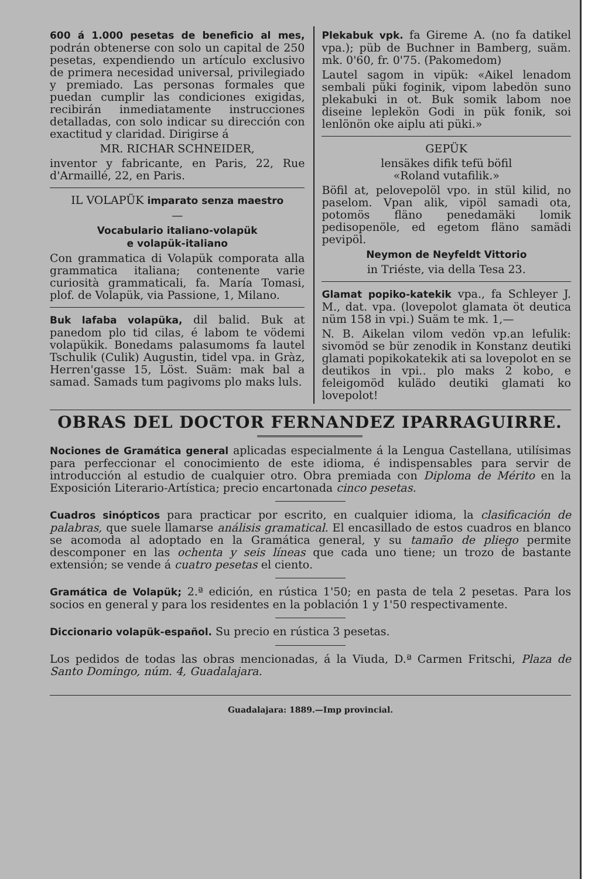600 á 1.000 pesetas de beneficio al mes, podrán obtenerse con solo un capital de 250 pesetas, expendiendo un artículo exclusivo de primera necesidad universal, privilegiado y premiado. Las personas formales que puedan cumplir las condiciones exigidas, recibirán inmediatamente instrucciones detalladas, con solo indicar su dirección con exactitud y claridad. Dirigirse á
MR. RICHAR SCHNEIDER,
inventor y fabricante, en Paris, 22, Rue d'Armaillé, 22, en Paris.
IL VOLAPÜK imparato senza maestro
—
Vocabulario italiano-volapük
e volapük-italiano
Con grammatica di Volapük comporata alla grammatica italiana; contenente varie curiosità grammaticali, fa. María Tomasi, plof. de Volapük, via Passione, 1, Milano.
Buk lafaba volapüka, dil balid. Buk at panedom plo tid cilas, é labom te vödemi volapükik. Bonedams palasumoms fa lautel Tschulik (Culik) Augustin, tidel vpa. in Gràz, Herren'gasse 15, Löst. Suäm: mak bal a samad. Samads tum pagivoms plo maks luls.
Plekabuk vpk. fa Gireme A. (no fa datikel vpa.); püb de Buchner in Bamberg, suäm. mk. 0'60, fr. 0'75. (Pakomedom)
Lautel sagom in vipük: «Aikel lenadom sembali püki foginik, vipom labedön suno plekabuki in ot. Buk somik labom noe diseine leplekön Godi in pük fonik, soi lenlönön oke aiplu ati püki.»
GEPÜK
lensäkes difik tefü böfil
«Roland vutafilik.»
Böfil at, pelovepolöl vpo. in stül kilid, no paselom. Vpan alik, vipöl samadi ota, potomös fläno penedamäki lomik pedisopenöle, ed egetom fläno samädi pevipöl.
Neymon de Neyfeldt Vittorio
in Triéste, via della Tesa 23.
Glamat popiko-katekik vpa., fa Schleyer J. M., dat. vpa. (lovepolot glamata öt deutica nüm 158 in vpi.) Suäm te mk. 1,—
N. B. Aikelan vilom vedön vp.an lefulik: sivomöd se bür zenodik in Konstanz deutiki glamati popikokatekik ati sa lovepolot en se deutikos in vpi.. plo maks 2 kobo, e feleigomöd kulädo deutiki glamati ko lovepolot!
OBRAS DEL DOCTOR FERNANDEZ IPARRAGUIRRE.
Nociones de Gramática general aplicadas especialmente á la Lengua Castellana, utilísimas para perfeccionar el conocimiento de este idioma, é indispensables para servir de introducción al estudio de cualquier otro. Obra premiada con Diploma de Mérito en la Exposición Literario-Artística; precio encartonada cinco pesetas.
Cuadros sinópticos para practicar por escrito, en cualquier idioma, la clasificación de palabras, que suele llamarse análisis gramatical. El encasillado de estos cuadros en blanco se acomoda al adoptado en la Gramática general, y su tamaño de pliego permite descomponer en las ochenta y seis líneas que cada uno tiene; un trozo de bastante extensión; se vende á cuatro pesetas el ciento.
Gramática de Volapük; 2.ª edición, en rústica 1'50; en pasta de tela 2 pesetas. Para los socios en general y para los residentes en la población 1 y 1'50 respectivamente.
Diccionario volapük-español. Su precio en rústica 3 pesetas.
Los pedidos de todas las obras mencionadas, á la Viuda, D.ª Carmen Fritschi, Plaza de Santo Domingo, núm. 4, Guadalajara.
Guadalajara: 1889.—Imp provincial.